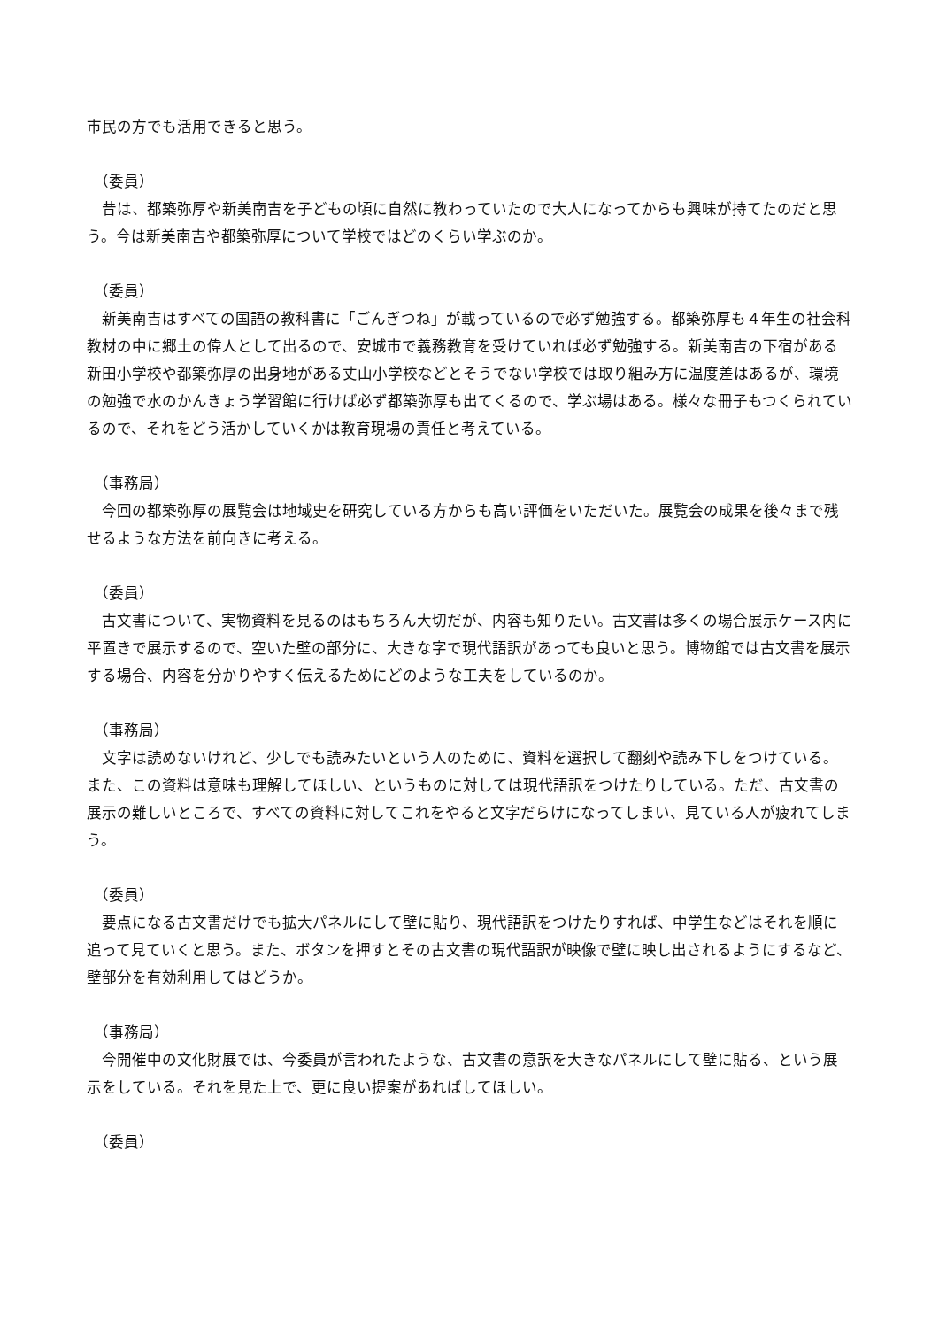市民の方でも活用できると思う。
（委員）
　昔は、都築弥厚や新美南吉を子どもの頃に自然に教わっていたので大人になってからも興味が持てたのだと思う。今は新美南吉や都築弥厚について学校ではどのくらい学ぶのか。
（委員）
　新美南吉はすべての国語の教科書に「ごんぎつね」が載っているので必ず勉強する。都築弥厚も４年生の社会科教材の中に郷土の偉人として出るので、安城市で義務教育を受けていれば必ず勉強する。新美南吉の下宿がある新田小学校や都築弥厚の出身地がある丈山小学校などとそうでない学校では取り組み方に温度差はあるが、環境の勉強で水のかんきょう学習館に行けば必ず都築弥厚も出てくるので、学ぶ場はある。様々な冊子もつくられているので、それをどう活かしていくかは教育現場の責任と考えている。
（事務局）
　今回の都築弥厚の展覧会は地域史を研究している方からも高い評価をいただいた。展覧会の成果を後々まで残せるような方法を前向きに考える。
（委員）
　古文書について、実物資料を見るのはもちろん大切だが、内容も知りたい。古文書は多くの場合展示ケース内に平置きで展示するので、空いた壁の部分に、大きな字で現代語訳があっても良いと思う。博物館では古文書を展示する場合、内容を分かりやすく伝えるためにどのような工夫をしているのか。
（事務局）
　文字は読めないけれど、少しでも読みたいという人のために、資料を選択して翻刻や読み下しをつけている。また、この資料は意味も理解してほしい、というものに対しては現代語訳をつけたりしている。ただ、古文書の展示の難しいところで、すべての資料に対してこれをやると文字だらけになってしまい、見ている人が疲れてしまう。
（委員）
　要点になる古文書だけでも拡大パネルにして壁に貼り、現代語訳をつけたりすれば、中学生などはそれを順に追って見ていくと思う。また、ボタンを押すとその古文書の現代語訳が映像で壁に映し出されるようにするなど、壁部分を有効利用してはどうか。
（事務局）
　今開催中の文化財展では、今委員が言われたような、古文書の意訳を大きなパネルにして壁に貼る、という展示をしている。それを見た上で、更に良い提案があればしてほしい。
（委員）